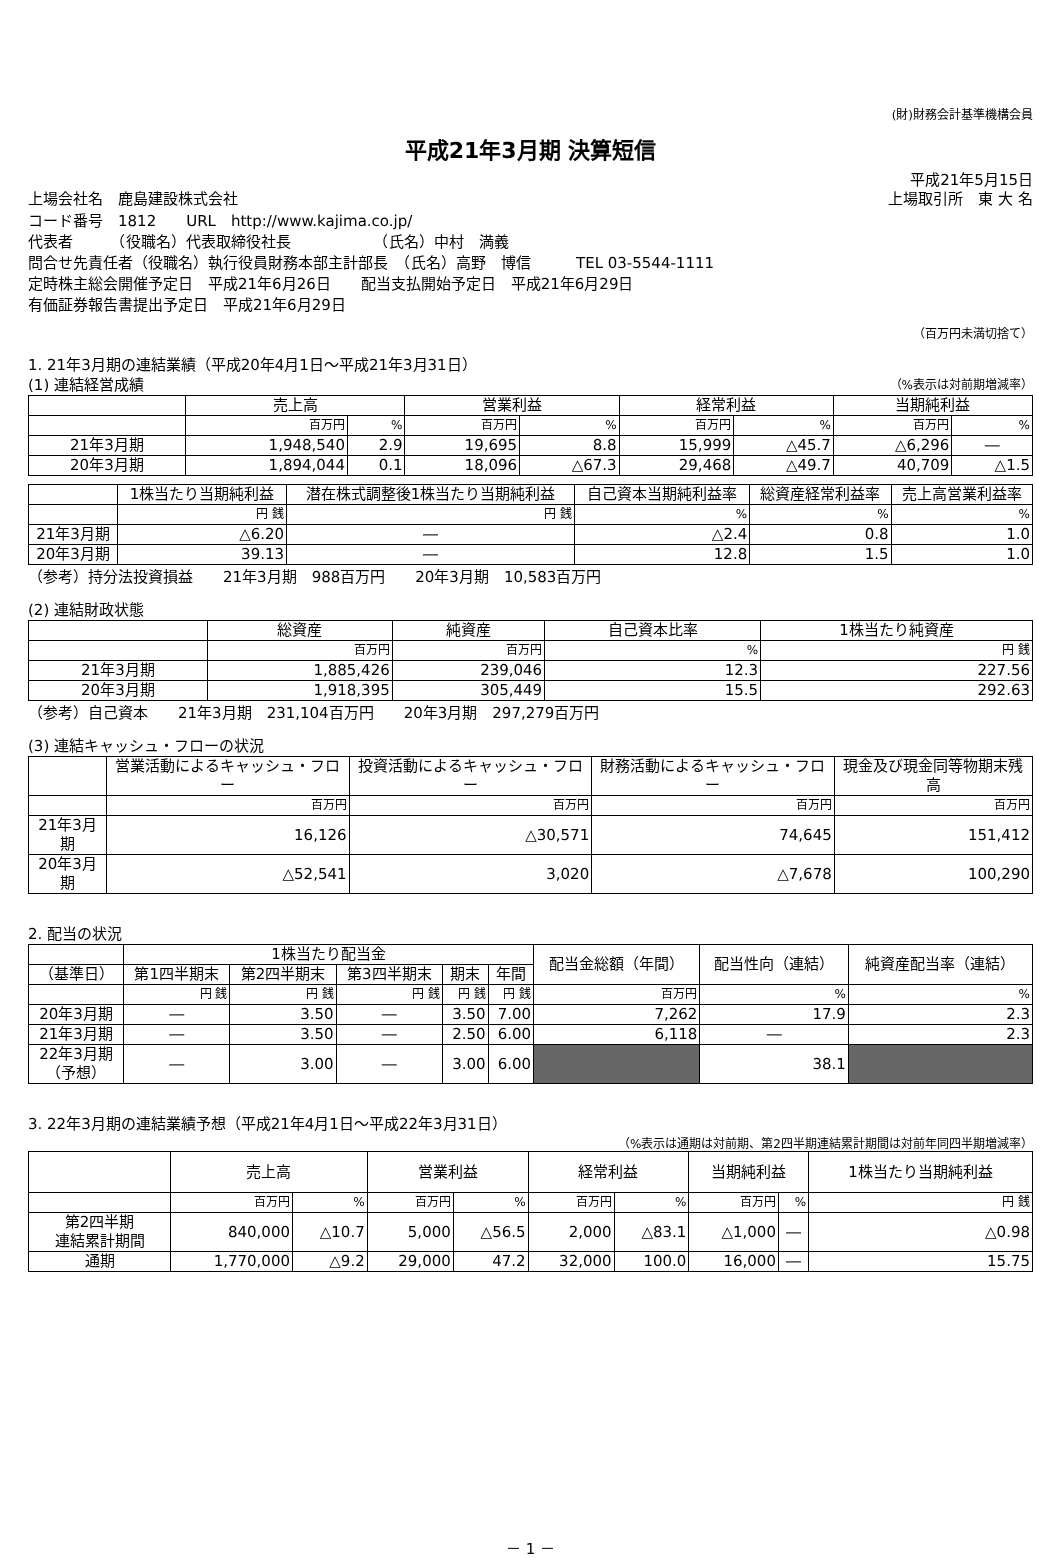(財)財務会計基準機構会員
平成21年3月期 決算短信
平成21年5月15日
上場会社名　鹿島建設株式会社 上場取引所　東 大 名
コード番号　1812　　URL　http://www.kajima.co.jp/
代表者　　　（役職名）代表取締役社長　　　　　　（氏名）中村　満義
問合せ先責任者（役職名）執行役員財務本部主計部長　（氏名）高野　博信　　　TEL 03-5544-1111
定時株主総会開催予定日　平成21年6月26日　　配当支払開始予定日　平成21年6月29日
有価証券報告書提出予定日　平成21年6月29日
（百万円未満切捨て）
1. 21年3月期の連結業績（平成20年4月1日～平成21年3月31日）
(1) 連結経営成績 （%表示は対前期増減率）
| | 売上高 | | 営業利益 | | 経常利益 | | 当期純利益 | |
| --- | --- | --- | --- | --- | --- | --- | --- | --- |
| | 百万円 | % | 百万円 | % | 百万円 | % | 百万円 | % |
| 21年3月期 | 1,948,540 | 2.9 | 19,695 | 8.8 | 15,999 | △45.7 | △6,296 | ― |
| 20年3月期 | 1,894,044 | 0.1 | 18,096 | △67.3 | 29,468 | △49.7 | 40,709 | △1.5 |
| | 1株当たり当期純利益 | 潜在株式調整後1株当たり当期純利益 | 自己資本当期純利益率 | 総資産経常利益率 | 売上高営業利益率 |
| --- | --- | --- | --- | --- | --- |
| | 円 銭 | 円 銭 | % | % | % |
| 21年3月期 | △6.20 | ― | △2.4 | 0.8 | 1.0 |
| 20年3月期 | 39.13 | ― | 12.8 | 1.5 | 1.0 |
（参考）持分法投資損益　　21年3月期　988百万円　　20年3月期　10,583百万円
(2) 連結財政状態
| | 総資産 | 純資産 | 自己資本比率 | 1株当たり純資産 |
| --- | --- | --- | --- | --- |
| | 百万円 | 百万円 | % | 円 銭 |
| 21年3月期 | 1,885,426 | 239,046 | 12.3 | 227.56 |
| 20年3月期 | 1,918,395 | 305,449 | 15.5 | 292.63 |
（参考）自己資本　　21年3月期　231,104百万円　　20年3月期　297,279百万円
(3) 連結キャッシュ・フローの状況
| | 営業活動によるキャッシュ・フロー | 投資活動によるキャッシュ・フロー | 財務活動によるキャッシュ・フロー | 現金及び現金同等物期末残高 |
| --- | --- | --- | --- | --- |
| | 百万円 | 百万円 | 百万円 | 百万円 |
| 21年3月期 | 16,126 | △30,571 | 74,645 | 151,412 |
| 20年3月期 | △52,541 | 3,020 | △7,678 | 100,290 |
2. 配当の状況
| | 1株当たり配当金 | | | | | 配当金総額（年間） | 配当性向（連結） | 純資産配当率（連結） |
| --- | --- | --- | --- | --- | --- | --- | --- | --- |
| （基準日） | 第1四半期末 | 第2四半期末 | 第3四半期末 | 期末 | 年間 | | | |
| | 円 銭 | 円 銭 | 円 銭 | 円 銭 | 円 銭 | 百万円 | % | % |
| 20年3月期 | ― | 3.50 | ― | 3.50 | 7.00 | 7,262 | 17.9 | 2.3 |
| 21年3月期 | ― | 3.50 | ― | 2.50 | 6.00 | 6,118 | ― | 2.3 |
| 22年3月期 （予想） | ― | 3.00 | ― | 3.00 | 6.00 | | 38.1 | |
3. 22年3月期の連結業績予想（平成21年4月1日～平成22年3月31日）
（%表示は通期は対前期、第2四半期連結累計期間は対前年同四半期増減率）
| | 売上高 | | 営業利益 | | 経常利益 | | 当期純利益 | | 1株当たり当期純利益 |
| --- | --- | --- | --- | --- | --- | --- | --- | --- | --- |
| | 百万円 | % | 百万円 | % | 百万円 | % | 百万円 | % | 円 銭 |
| 第2四半期 連結累計期間 | 840,000 | △10.7 | 5,000 | △56.5 | 2,000 | △83.1 | △1,000 | ― | △0.98 |
| 通期 | 1,770,000 | △9.2 | 29,000 | 47.2 | 32,000 | 100.0 | 16,000 | ― | 15.75 |
－ 1 －